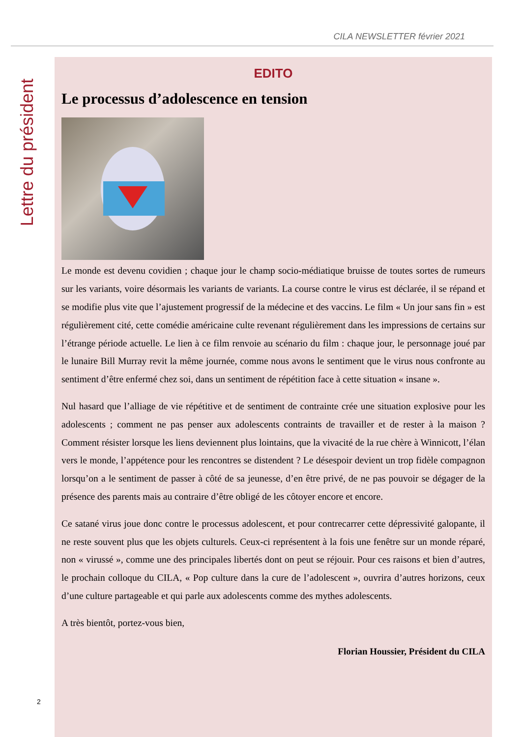CILA NEWSLETTER février 2021
Lettre du président
EDITO
Le processus d’adolescence en tension
Le monde est devenu covidien ; chaque jour le champ socio-médiatique bruisse de toutes sortes de rumeurs sur les variants, voire désormais les variants de variants. La course contre le virus est déclarée, il se répand et se modifie plus vite que l’ajustement progressif de la médecine et des vaccins. Le film « Un jour sans fin » est régulièrement cité, cette comédie américaine culte revenant régulièrement dans les impressions de certains sur l’étrange période actuelle. Le lien à ce film renvoie au scénario du film : chaque jour, le personnage joué par le lunaire Bill Murray revit la même journée, comme nous avons le sentiment que le virus nous confronte au sentiment d’être enfermé chez soi, dans un sentiment de répétition face à cette situation « insane ».
Nul hasard que l’alliage de vie répétitive et de sentiment de contrainte crée une situation explosive pour les adolescents ; comment ne pas penser aux adolescents contraints de travailler et de rester à la maison ? Comment résister lorsque les liens deviennent plus lointains, que la vivacité de la rue chère à Winnicott, l’élan vers le monde, l’appétence pour les rencontres se distendent ? Le désespoir devient un trop fidèle compagnon lorsqu’on a le sentiment de passer à côté de sa jeunesse, d’en être privé, de ne pas pouvoir se dégager de la présence des parents mais au contraire d’être obligé de les côtoyer encore et encore.
Ce satané virus joue donc contre le processus adolescent, et pour contrecarrer cette dépressivité galopante, il ne reste souvent plus que les objets culturels. Ceux-ci représentent à la fois une fenêtre sur un monde réparé, non « virussé », comme une des principales libertés dont on peut se réjouir. Pour ces raisons et bien d’autres, le prochain colloque du CILA, « Pop culture dans la cure de l’adolescent », ouvrira d’autres horizons, ceux d’une culture partageable et qui parle aux adolescents comme des mythes adolescents.
A très bientôt, portez-vous bien,
Florian Houssier, Président du CILA
2